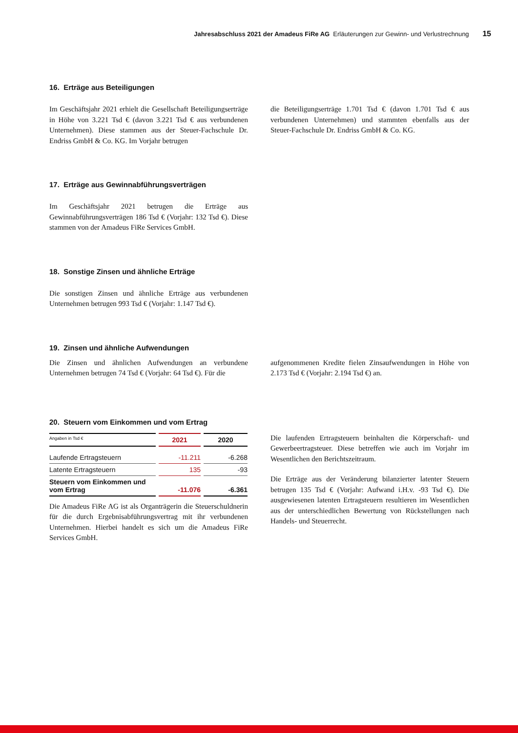Jahresabschluss 2021 der Amadeus FiRe AG Erläuterungen zur Gewinn- und Verlustrechnung 15
16. Erträge aus Beteiligungen
Im Geschäftsjahr 2021 erhielt die Gesellschaft Beteiligungserträge in Höhe von 3.221 Tsd € (davon 3.221 Tsd € aus verbundenen Unternehmen). Diese stammen aus der Steuer-Fachschule Dr. Endriss GmbH & Co. KG. Im Vorjahr betrugen
die Beteiligungserträge 1.701 Tsd € (davon 1.701 Tsd € aus verbundenen Unternehmen) und stammten ebenfalls aus der Steuer-Fachschule Dr. Endriss GmbH & Co. KG.
17. Erträge aus Gewinnabführungsverträgen
Im Geschäftsjahr 2021 betrugen die Erträge aus Gewinnabführungsverträgen 186 Tsd € (Vorjahr: 132 Tsd €). Diese stammen von der Amadeus FiRe Services GmbH.
18. Sonstige Zinsen und ähnliche Erträge
Die sonstigen Zinsen und ähnliche Erträge aus verbundenen Unternehmen betrugen 993 Tsd € (Vorjahr: 1.147 Tsd €).
19. Zinsen und ähnliche Aufwendungen
Die Zinsen und ähnlichen Aufwendungen an verbundene Unternehmen betrugen 74 Tsd € (Vorjahr: 64 Tsd €). Für die
aufgenommenen Kredite fielen Zinsaufwendungen in Höhe von 2.173 Tsd € (Vorjahr: 2.194 Tsd €) an.
20. Steuern vom Einkommen und vom Ertrag
| Angaben in Tsd € | 2021 | 2020 |
| --- | --- | --- |
| Laufende Ertragsteuern | -11.211 | -6.268 |
| Latente Ertragsteuern | 135 | -93 |
| Steuern vom Einkommen und vom Ertrag | -11.076 | -6.361 |
Die Amadeus FiRe AG ist als Organträgerin die Steuerschuldnerin für die durch Ergebnisabführungsvertrag mit ihr verbundenen Unternehmen. Hierbei handelt es sich um die Amadeus FiRe Services GmbH.
Die laufenden Ertragsteuern beinhalten die Körperschaft- und Gewerbeertragsteuer. Diese betreffen wie auch im Vorjahr im Wesentlichen den Berichtszeitraum.
Die Erträge aus der Veränderung bilanzierter latenter Steuern betrugen 135 Tsd € (Vorjahr: Aufwand i.H.v. -93 Tsd €). Die ausgewiesenen latenten Ertragsteuern resultieren im Wesentlichen aus der unterschiedlichen Bewertung von Rückstellungen nach Handels- und Steuerrecht.